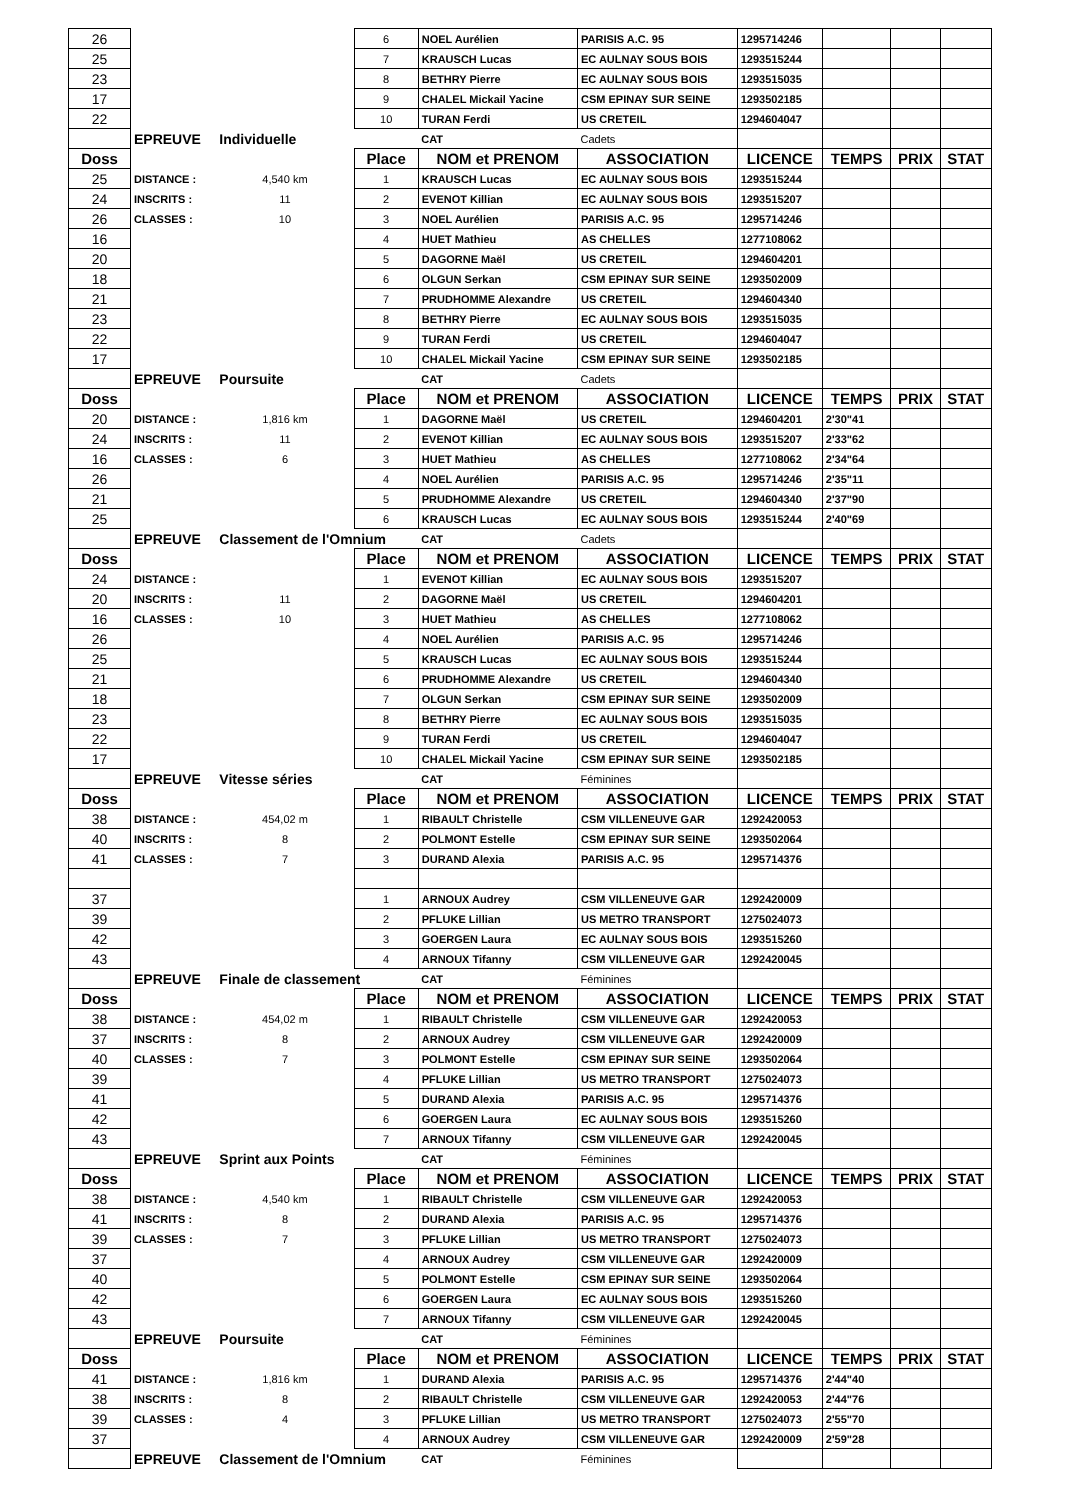| 26 | | | 6 | NOEL Aurélien | PARISIS A.C. 95 | 1295714246 | | | |
| 25 | | | 7 | KRAUSCH Lucas | EC AULNAY SOUS BOIS | 1293515244 | | | |
| 23 | | | 8 | BETHRY Pierre | EC AULNAY SOUS BOIS | 1293515035 | | | |
| 17 | | | 9 | CHALEL Mickail Yacine | CSM EPINAY SUR SEINE | 1293502185 | | | |
| 22 | | | 10 | TURAN Ferdi | US CRETEIL | 1294604047 | | | |
| | EPREUVE | Individuelle | | CAT | Cadets | | | | |
| Doss | | | Place | NOM et PRENOM | ASSOCIATION | LICENCE | TEMPS | PRIX | STAT |
| 25 | DISTANCE : | 4,540 km | 1 | KRAUSCH Lucas | EC AULNAY SOUS BOIS | 1293515244 | | | |
| 24 | INSCRITS : | 11 | 2 | EVENOT Killian | EC AULNAY SOUS BOIS | 1293515207 | | | |
| 26 | CLASSES : | 10 | 3 | NOEL Aurélien | PARISIS A.C. 95 | 1295714246 | | | |
| 16 | | | 4 | HUET Mathieu | AS CHELLES | 1277108062 | | | |
| 20 | | | 5 | DAGORNE Maël | US CRETEIL | 1294604201 | | | |
| 18 | | | 6 | OLGUN Serkan | CSM EPINAY SUR SEINE | 1293502009 | | | |
| 21 | | | 7 | PRUDHOMME Alexandre | US CRETEIL | 1294604340 | | | |
| 23 | | | 8 | BETHRY Pierre | EC AULNAY SOUS BOIS | 1293515035 | | | |
| 22 | | | 9 | TURAN Ferdi | US CRETEIL | 1294604047 | | | |
| 17 | | | 10 | CHALEL Mickail Yacine | CSM EPINAY SUR SEINE | 1293502185 | | | |
| | EPREUVE | Poursuite | | CAT | Cadets | | | | |
| Doss | | | Place | NOM et PRENOM | ASSOCIATION | LICENCE | TEMPS | PRIX | STAT |
| 20 | DISTANCE : | 1,816 km | 1 | DAGORNE Maël | US CRETEIL | 1294604201 | 2'30"41 | | |
| 24 | INSCRITS : | 11 | 2 | EVENOT Killian | EC AULNAY SOUS BOIS | 1293515207 | 2'33"62 | | |
| 16 | CLASSES : | 6 | 3 | HUET Mathieu | AS CHELLES | 1277108062 | 2'34"64 | | |
| 26 | | | 4 | NOEL Aurélien | PARISIS A.C. 95 | 1295714246 | 2'35"11 | | |
| 21 | | | 5 | PRUDHOMME Alexandre | US CRETEIL | 1294604340 | 2'37"90 | | |
| 25 | | | 6 | KRAUSCH Lucas | EC AULNAY SOUS BOIS | 1293515244 | 2'40"69 | | |
| | EPREUVE | Classement de l'Omnium | | CAT | Cadets | | | | |
| Doss | | | Place | NOM et PRENOM | ASSOCIATION | LICENCE | TEMPS | PRIX | STAT |
| 24 | DISTANCE : | | 1 | EVENOT Killian | EC AULNAY SOUS BOIS | 1293515207 | | | |
| 20 | INSCRITS : | 11 | 2 | DAGORNE Maël | US CRETEIL | 1294604201 | | | |
| 16 | CLASSES : | 10 | 3 | HUET Mathieu | AS CHELLES | 1277108062 | | | |
| 26 | | | 4 | NOEL Aurélien | PARISIS A.C. 95 | 1295714246 | | | |
| 25 | | | 5 | KRAUSCH Lucas | EC AULNAY SOUS BOIS | 1293515244 | | | |
| 21 | | | 6 | PRUDHOMME Alexandre | US CRETEIL | 1294604340 | | | |
| 18 | | | 7 | OLGUN Serkan | CSM EPINAY SUR SEINE | 1293502009 | | | |
| 23 | | | 8 | BETHRY Pierre | EC AULNAY SOUS BOIS | 1293515035 | | | |
| 22 | | | 9 | TURAN Ferdi | US CRETEIL | 1294604047 | | | |
| 17 | | | 10 | CHALEL Mickail Yacine | CSM EPINAY SUR SEINE | 1293502185 | | | |
| | EPREUVE | Vitesse séries | | CAT | Féminines | | | | |
| Doss | | | Place | NOM et PRENOM | ASSOCIATION | LICENCE | TEMPS | PRIX | STAT |
| 38 | DISTANCE : | 454,02 m | 1 | RIBAULT Christelle | CSM VILLENEUVE GAR | 1292420053 | | | |
| 40 | INSCRITS : | 8 | 2 | POLMONT Estelle | CSM EPINAY SUR SEINE | 1293502064 | | | |
| 41 | CLASSES : | 7 | 3 | DURAND Alexia | PARISIS A.C. 95 | 1295714376 | | | |
| 37 | | | 1 | ARNOUX Audrey | CSM VILLENEUVE GAR | 1292420009 | | | |
| 39 | | | 2 | PFLUKE Lillian | US METRO TRANSPORT | 1275024073 | | | |
| 42 | | | 3 | GOERGEN Laura | EC AULNAY SOUS BOIS | 1293515260 | | | |
| 43 | | | 4 | ARNOUX Tifanny | CSM VILLENEUVE GAR | 1292420045 | | | |
| | EPREUVE | Finale de classement | | CAT | Féminines | | | | |
| Doss | | | Place | NOM et PRENOM | ASSOCIATION | LICENCE | TEMPS | PRIX | STAT |
| 38 | DISTANCE : | 454,02 m | 1 | RIBAULT Christelle | CSM VILLENEUVE GAR | 1292420053 | | | |
| 37 | INSCRITS : | 8 | 2 | ARNOUX Audrey | CSM VILLENEUVE GAR | 1292420009 | | | |
| 40 | CLASSES : | 7 | 3 | POLMONT Estelle | CSM EPINAY SUR SEINE | 1293502064 | | | |
| 39 | | | 4 | PFLUKE Lillian | US METRO TRANSPORT | 1275024073 | | | |
| 41 | | | 5 | DURAND Alexia | PARISIS A.C. 95 | 1295714376 | | | |
| 42 | | | 6 | GOERGEN Laura | EC AULNAY SOUS BOIS | 1293515260 | | | |
| 43 | | | 7 | ARNOUX Tifanny | CSM VILLENEUVE GAR | 1292420045 | | | |
| | EPREUVE | Sprint aux Points | | CAT | Féminines | | | | |
| Doss | | | Place | NOM et PRENOM | ASSOCIATION | LICENCE | TEMPS | PRIX | STAT |
| 38 | DISTANCE : | 4,540 km | 1 | RIBAULT Christelle | CSM VILLENEUVE GAR | 1292420053 | | | |
| 41 | INSCRITS : | 8 | 2 | DURAND Alexia | PARISIS A.C. 95 | 1295714376 | | | |
| 39 | CLASSES : | 7 | 3 | PFLUKE Lillian | US METRO TRANSPORT | 1275024073 | | | |
| 37 | | | 4 | ARNOUX Audrey | CSM VILLENEUVE GAR | 1292420009 | | | |
| 40 | | | 5 | POLMONT Estelle | CSM EPINAY SUR SEINE | 1293502064 | | | |
| 42 | | | 6 | GOERGEN Laura | EC AULNAY SOUS BOIS | 1293515260 | | | |
| 43 | | | 7 | ARNOUX Tifanny | CSM VILLENEUVE GAR | 1292420045 | | | |
| | EPREUVE | Poursuite | | CAT | Féminines | | | | |
| Doss | | | Place | NOM et PRENOM | ASSOCIATION | LICENCE | TEMPS | PRIX | STAT |
| 41 | DISTANCE : | 1,816 km | 1 | DURAND Alexia | PARISIS A.C. 95 | 1295714376 | 2'44"40 | | |
| 38 | INSCRITS : | 8 | 2 | RIBAULT Christelle | CSM VILLENEUVE GAR | 1292420053 | 2'44"76 | | |
| 39 | CLASSES : | 4 | 3 | PFLUKE Lillian | US METRO TRANSPORT | 1275024073 | 2'55"70 | | |
| 37 | | | 4 | ARNOUX Audrey | CSM VILLENEUVE GAR | 1292420009 | 2'59"28 | | |
| | EPREUVE | Classement de l'Omnium | | CAT | Féminines | | | | |